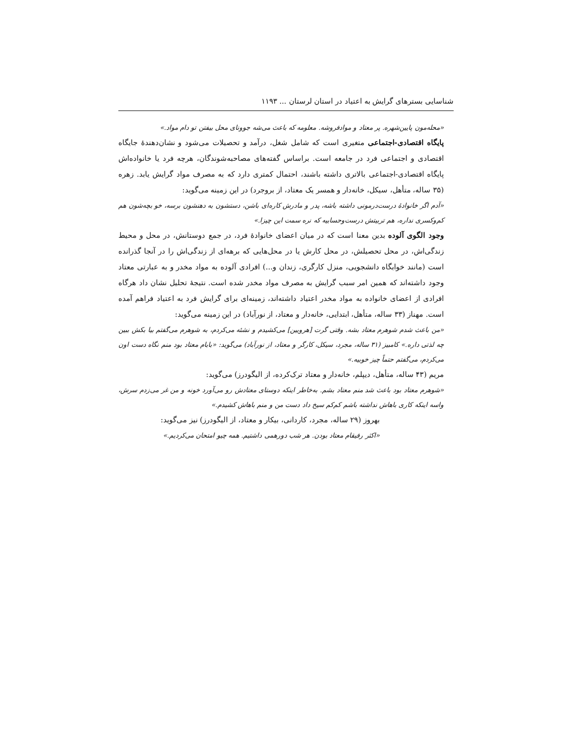شناسایی بسترهای گرایش به اعتیاد در استان لرستان ... ۱۱۹۳
«محله‌مون پایین‌شهره. پر معتاد و موادفروشه. معلومه که باعث می‌شه جوونای محل بیفتن تو دام مواد.»
پایگاه اقتصادی-اجتماعی متغیری است که شامل شغل، درآمد و تحصیلات می‌شود و نشان‌دهندهٔ جایگاه اقتصادی و اجتماعی فرد در جامعه است. براساس گفته‌های مصاحبه‌شوندگان، هرچه فرد یا خانواده‌اش پایگاه اقتصادی-اجتماعی بالاتری داشته باشند، احتمال کمتری دارد که به مصرف مواد گرایش یابد. زهره (۳۵ ساله، متأهل، سیکل، خانه‌دار و همسر یک معتاد، از بروجرد) در این زمینه می‌گوید:
«آدم اگر خانوادهٔ درست‌درمونی داشته باشه، پدر و مادرش کاره‌ای باشن، دستشون به دهنشون برسه، خو بچه‌شون هم کم‌وکسری نداره، هم تربیتش درست‌وحسابیه که نره سمت این چیزا.»
وجود الگوی آلوده بدین معنا است که در میان اعضای خانوادهٔ فرد، در جمع دوستانش، در محل و محیط زندگی‌اش، در محل تحصیلش، در محل کارش یا در محل‌هایی که برهه‌ای از زندگی‌اش را در آنجا گذرانده است (مانند خوابگاه دانشجویی، منزل کارگری، زندان و...) افرادی آلوده به مواد مخدر و به عبارتی معتاد وجود داشته‌اند که همین امر سبب گرایش به مصرف مواد مخدر شده است. نتیجهٔ تحلیل نشان داد هرگاه افرادی از اعضای خانواده به مواد مخدر اعتیاد داشته‌اند، زمینه‌ای برای گرایش فرد به اعتیاد فراهم آمده است. مهناز (۳۳ ساله، متأهل، ابتدایی، خانه‌دار و معتاد، از نورآباد) در این زمینه می‌گوید:
«من باعث شدم شوهرم معتاد بشه. وقتی گرت [هرویین] می‌کشیدم و نشئه می‌کردم، به شوهرم می‌گفتم بیا بکش ببین چه لذتی داره.» کامبیز (۳۱ ساله، مجرد، سیکل، کارگر و معتاد، از نورآباد) می‌گوید: «بابام معتاد بود منم نگاه دست اون می‌کردم، می‌گفتم حتماً چیز خوبیه.»
مریم (۴۳ ساله، متأهل، دیپلم، خانه‌دار و معتاد ترک‌کرده، از الیگودرز) می‌گوید:
«شوهرم معتاد بود باعث شد منم معتاد بشم. به‌خاطر اینکه دوستای معتادش رو می‌آورد خونه و من غر می‌زدم سرش، واسه اینکه کاری باهاش نداشته باشم کم‌کم سیخ داد دست من و منم باهاش کشیدم.»
بهروز (۲۹ ساله، مجرد، کاردانی، بیکار و معتاد، از الیگودرز) نیز می‌گوید:
«اکثر رفیقام معتاد بودن. هر شب دورهمی داشتیم. همه چیو امتحان می‌کردیم.»